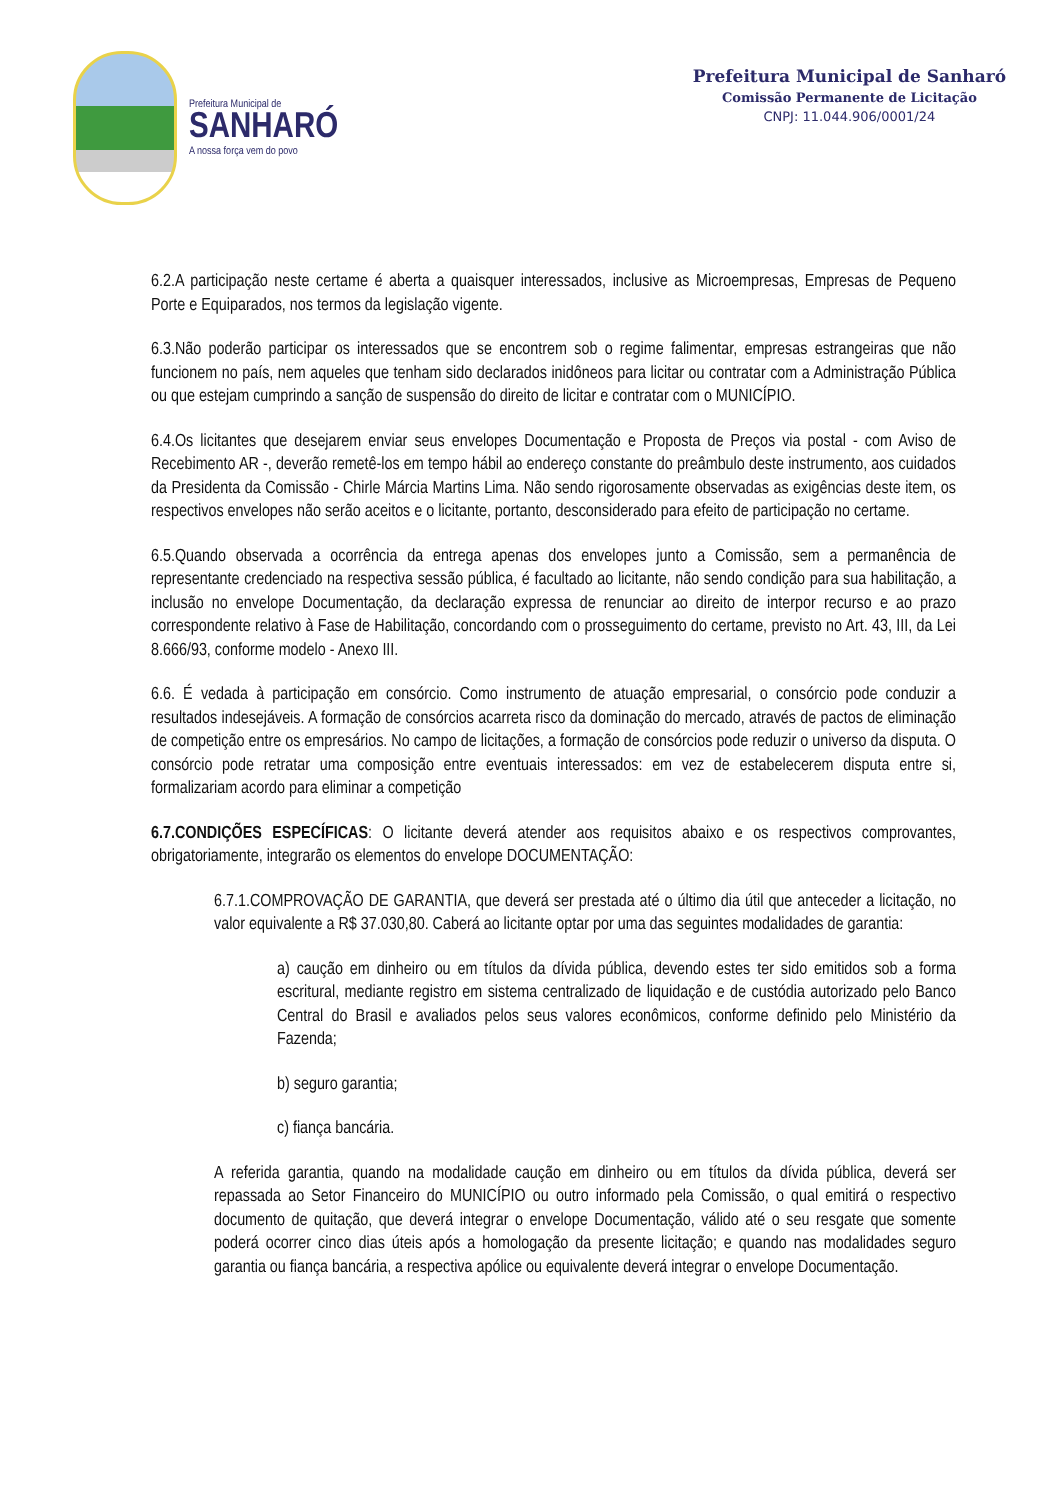Prefeitura Municipal de
SANHARÓ
A nossa força vem do povo
Prefeitura Municipal de Sanharó
Comissão Permanente de Licitação
CNPJ: 11.044.906/0001/24
6.2.A participação neste certame é aberta a quaisquer interessados, inclusive as Microempresas, Empresas de Pequeno Porte e Equiparados, nos termos da legislação vigente.
6.3.Não poderão participar os interessados que se encontrem sob o regime falimentar, empresas estrangeiras que não funcionem no país, nem aqueles que tenham sido declarados inidôneos para licitar ou contratar com a Administração Pública ou que estejam cumprindo a sanção de suspensão do direito de licitar e contratar com o MUNICÍPIO.
6.4.Os licitantes que desejarem enviar seus envelopes Documentação e Proposta de Preços via postal - com Aviso de Recebimento AR -, deverão remetê-los em tempo hábil ao endereço constante do preâmbulo deste instrumento, aos cuidados da Presidenta da Comissão - Chirle Márcia Martins Lima. Não sendo rigorosamente observadas as exigências deste item, os respectivos envelopes não serão aceitos e o licitante, portanto, desconsiderado para efeito de participação no certame.
6.5.Quando observada a ocorrência da entrega apenas dos envelopes junto a Comissão, sem a permanência de representante credenciado na respectiva sessão pública, é facultado ao licitante, não sendo condição para sua habilitação, a inclusão no envelope Documentação, da declaração expressa de renunciar ao direito de interpor recurso e ao prazo correspondente relativo à Fase de Habilitação, concordando com o prosseguimento do certame, previsto no Art. 43, III, da Lei 8.666/93, conforme modelo - Anexo III.
6.6. É vedada à participação em consórcio. Como instrumento de atuação empresarial, o consórcio pode conduzir a resultados indesejáveis. A formação de consórcios acarreta risco da dominação do mercado, através de pactos de eliminação de competição entre os empresários. No campo de licitações, a formação de consórcios pode reduzir o universo da disputa. O consórcio pode retratar uma composição entre eventuais interessados: em vez de estabelecerem disputa entre si, formalizariam acordo para eliminar a competição
6.7.CONDIÇÕES ESPECÍFICAS: O licitante deverá atender aos requisitos abaixo e os respectivos comprovantes, obrigatoriamente, integrarão os elementos do envelope DOCUMENTAÇÃO:
6.7.1.COMPROVAÇÃO DE GARANTIA, que deverá ser prestada até o último dia útil que anteceder a licitação, no valor equivalente a R$ 37.030,80. Caberá ao licitante optar por uma das seguintes modalidades de garantia:
a) caução em dinheiro ou em títulos da dívida pública, devendo estes ter sido emitidos sob a forma escritural, mediante registro em sistema centralizado de liquidação e de custódia autorizado pelo Banco Central do Brasil e avaliados pelos seus valores econômicos, conforme definido pelo Ministério da Fazenda;
b) seguro garantia;
c) fiança bancária.
A referida garantia, quando na modalidade caução em dinheiro ou em títulos da dívida pública, deverá ser repassada ao Setor Financeiro do MUNICÍPIO ou outro informado pela Comissão, o qual emitirá o respectivo documento de quitação, que deverá integrar o envelope Documentação, válido até o seu resgate que somente poderá ocorrer cinco dias úteis após a homologação da presente licitação; e quando nas modalidades seguro garantia ou fiança bancária, a respectiva apólice ou equivalente deverá integrar o envelope Documentação.